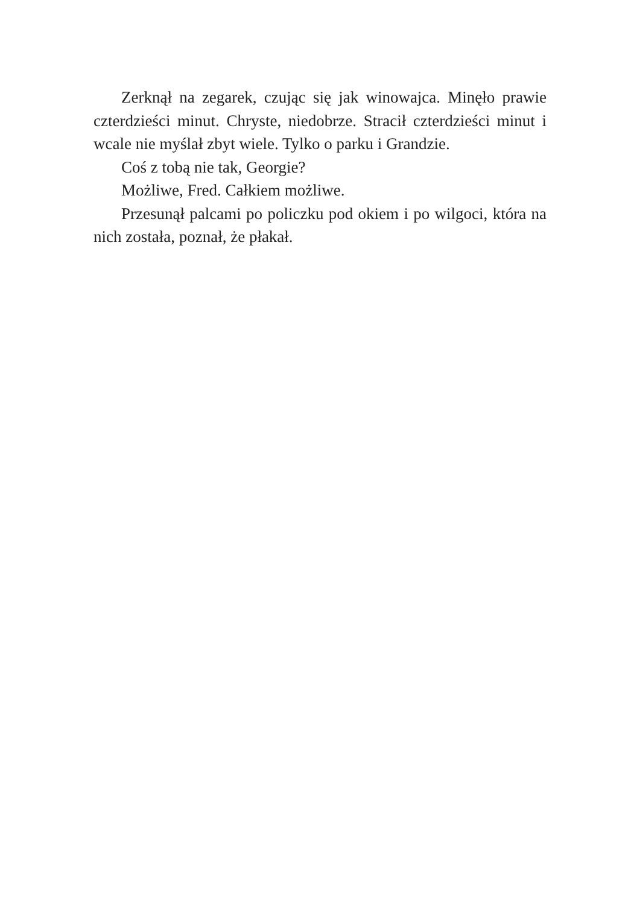Zerknął na zegarek, czując się jak winowajca. Minęło prawie czterdzieści minut. Chryste, niedobrze. Stracił czterdzieści minut i wcale nie myślał zbyt wiele. Tylko o parku i Grandzie.
Coś z tobą nie tak, Georgie?
Możliwe, Fred. Całkiem możliwe.
Przesunął palcami po policzku pod okiem i po wilgoci, która na nich została, poznał, że płakał.